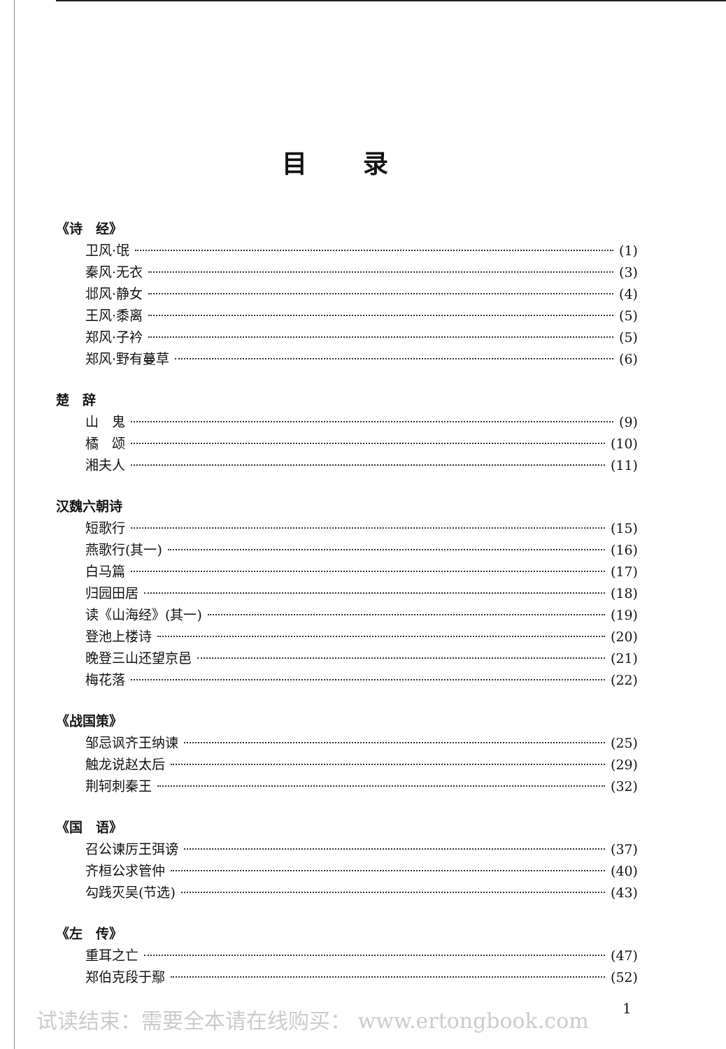目录
《诗　经》
卫风·氓 (1)
秦风·无衣 (3)
邶风·静女 (4)
王风·黍离 (5)
郑风·子衿 (5)
郑风·野有蔓草 (6)
楚　辞
山　鬼 (9)
橘　颂 (10)
湘夫人 (11)
汉魏六朝诗
短歌行 (15)
燕歌行(其一) (16)
白马篇 (17)
归园田居 (18)
读《山海经》(其一) (19)
登池上楼诗 (20)
晚登三山还望京邑 (21)
梅花落 (22)
《战国策》
邹忌讽齐王纳谏 (25)
触龙说赵太后 (29)
荆轲刺秦王 (32)
《国　语》
召公谏厉王弭谤 (37)
齐桓公求管仲 (40)
勾践灭吴(节选) (43)
《左　传》
重耳之亡 (47)
郑伯克段于鄢 (52)
试读结束：需要全本请在线购买： www.ertongbook.com
1